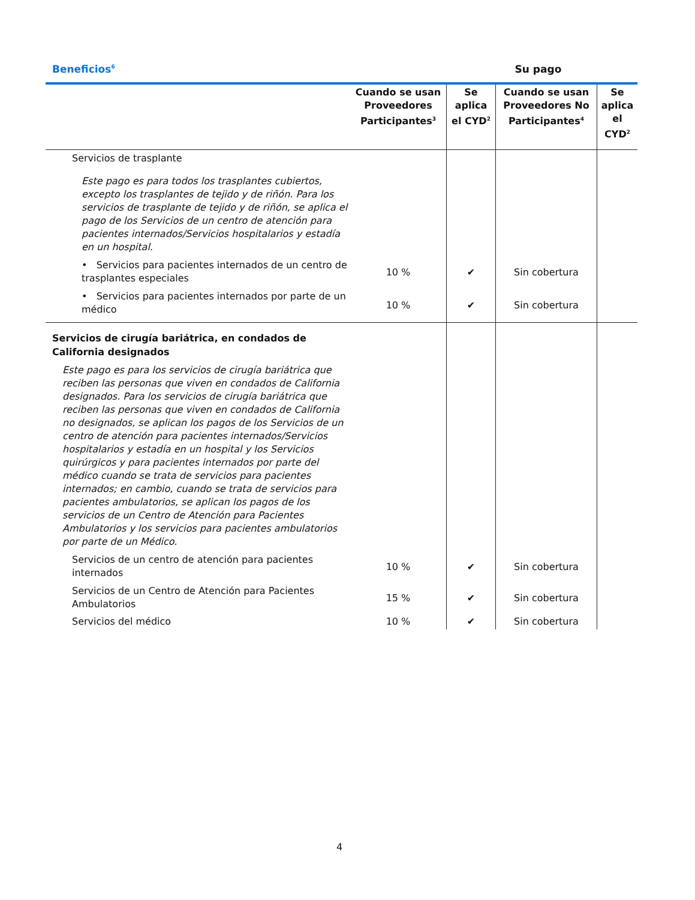Beneficios<sup>6</sup>
Su pago
| | Cuando se usan Proveedores Participantes<sup>3</sup> | Se aplica el CYD<sup>2</sup> | Cuando se usan Proveedores No Participantes<sup>4</sup> | Se aplica el CYD<sup>2</sup> |
| --- | --- | --- | --- | --- |
| Servicios de trasplante | | | | |
| Este pago es para todos los trasplantes cubiertos, excepto los trasplantes de tejido y de riñón. Para los servicios de trasplante de tejido y de riñón, se aplica el pago de los Servicios de un centro de atención para pacientes internados/Servicios hospitalarios y estadía en un hospital. | | | | |
| • Servicios para pacientes internados de un centro de trasplantes especiales | 10 % | ✔ | Sin cobertura | |
| • Servicios para pacientes internados por parte de un médico | 10 % | ✔ | Sin cobertura | |
| Servicios de cirugía bariátrica, en condados de California designados | | | | |
| Este pago es para los servicios de cirugía bariátrica que reciben las personas que viven en condados de California designados. Para los servicios de cirugía bariátrica que reciben las personas que viven en condados de California no designados, se aplican los pagos de los Servicios de un centro de atención para pacientes internados/Servicios hospitalarios y estadía en un hospital y los Servicios quirúrgicos y para pacientes internados por parte del médico cuando se trata de servicios para pacientes internados; en cambio, cuando se trata de servicios para pacientes ambulatorios, se aplican los pagos de los servicios de un Centro de Atención para Pacientes Ambulatorios y los servicios para pacientes ambulatorios por parte de un Médico. | | | | |
| Servicios de un centro de atención para pacientes internados | 10 % | ✔ | Sin cobertura | |
| Servicios de un Centro de Atención para Pacientes Ambulatorios | 15 % | ✔ | Sin cobertura | |
| Servicios del médico | 10 % | ✔ | Sin cobertura | |
4